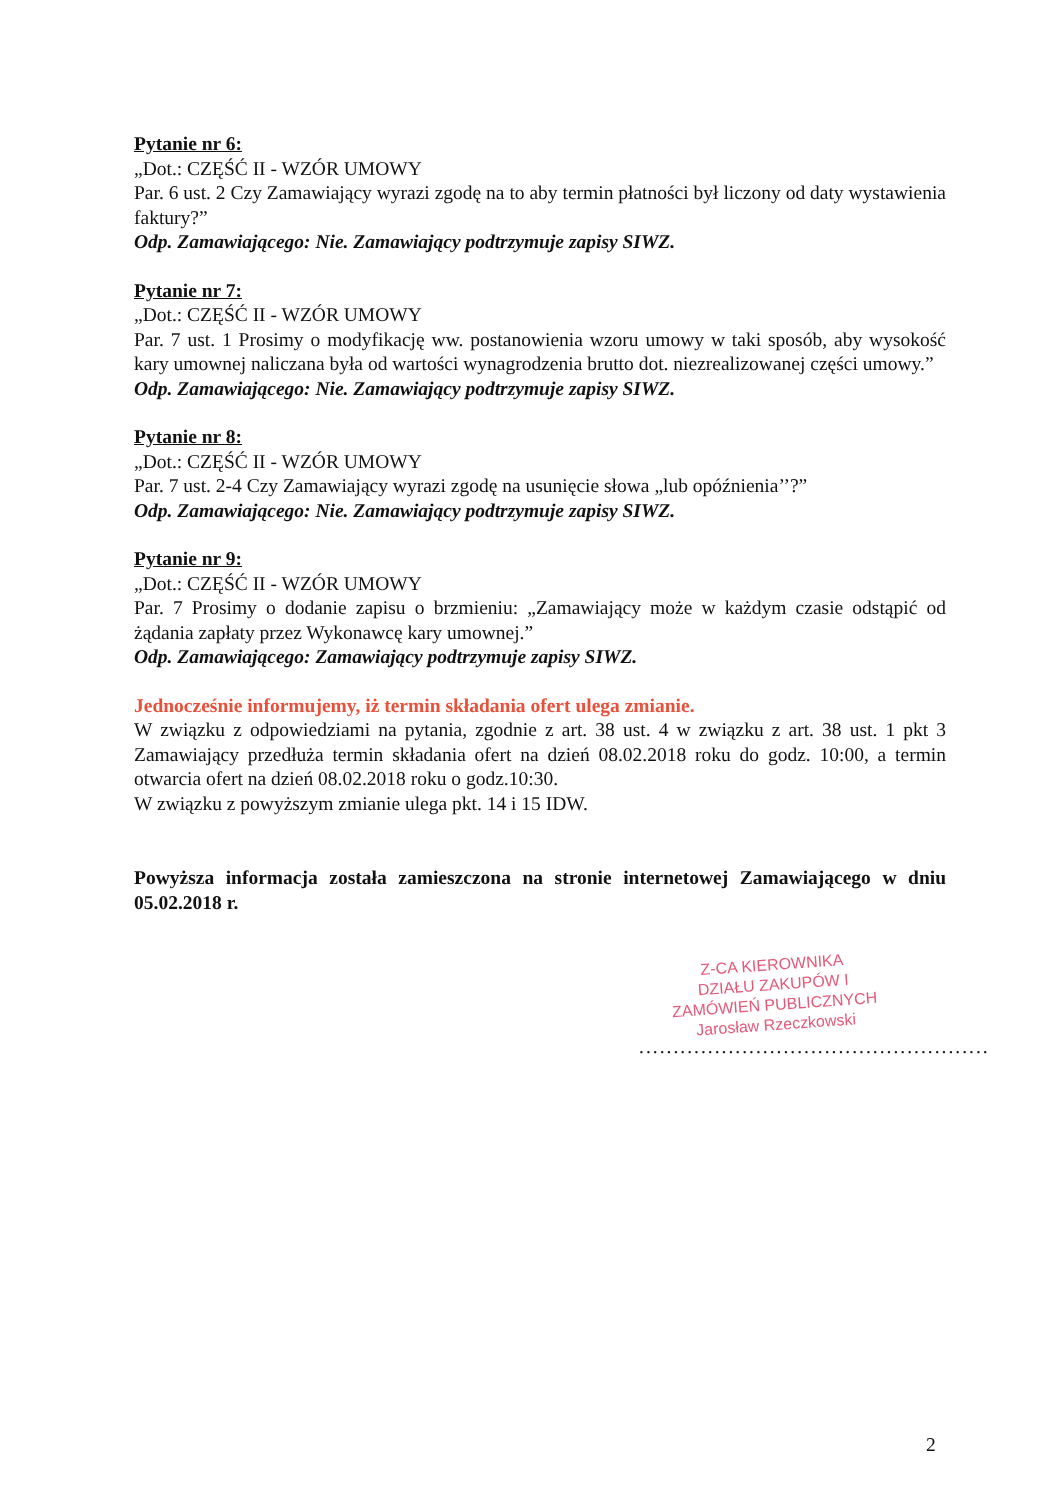Pytanie nr 6:
„Dot.: CZĘŚĆ II - WZÓR UMOWY
Par. 6 ust. 2 Czy Zamawiający wyrazi zgodę na to aby termin płatności był liczony od daty wystawienia faktury?”
Odp. Zamawiającego: Nie. Zamawiający podtrzymuje zapisy SIWZ.
Pytanie nr 7:
„Dot.: CZĘŚĆ II - WZÓR UMOWY
Par. 7 ust. 1 Prosimy o modyfikację ww. postanowienia wzoru umowy w taki sposób, aby wysokość kary umownej naliczana była od wartości wynagrodzenia brutto dot. niezrealizowanej części umowy.”
Odp. Zamawiającego: Nie. Zamawiający podtrzymuje zapisy SIWZ.
Pytanie nr 8:
„Dot.: CZĘŚĆ II - WZÓR UMOWY
Par. 7 ust. 2-4 Czy Zamawiający wyrazi zgodę na usunięcie słowa „lub opóźnienia’’?”
Odp. Zamawiającego: Nie. Zamawiający podtrzymuje zapisy SIWZ.
Pytanie nr 9:
„Dot.: CZĘŚĆ II - WZÓR UMOWY
Par. 7 Prosimy o dodanie zapisu o brzmieniu: „Zamawiający może w każdym czasie odstąpić od żądania zapłaty przez Wykonawcę kary umownej.”
Odp. Zamawiającego: Zamawiający podtrzymuje zapisy SIWZ.
Jednocześnie informujemy, iż termin składania ofert ulega zmianie.
W związku z odpowiedziami na pytania, zgodnie z art. 38 ust. 4 w związku z art. 38 ust. 1 pkt 3 Zamawiający przedłuża termin składania ofert na dzień 08.02.2018 roku do godz. 10:00, a termin otwarcia ofert na dzień 08.02.2018 roku o godz.10:30.
W związku z powyższym zmianie ulega pkt. 14 i 15 IDW.
Powyższa informacja została zamieszczona na stronie internetowej Zamawiającego w dniu 05.02.2018 r.
Z-CA KIEROWNIKA
DZIAŁU ZAKUPÓW I
ZAMÓWIEŃ PUBLICZNYCH
Jarosław Rzeczkowski
...................................................
2